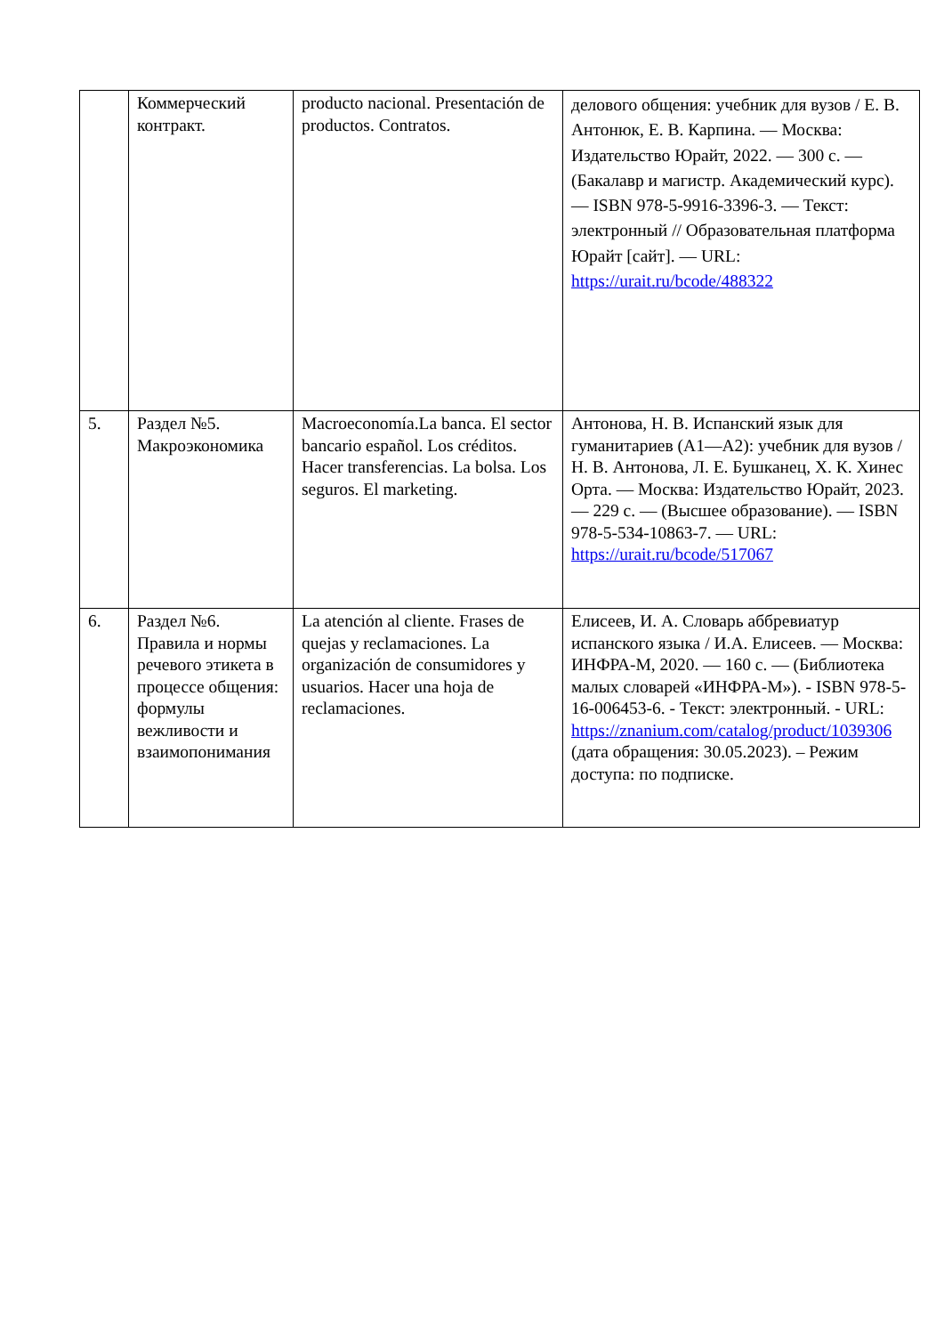| | Коммерческий контракт. | producto nacional. Presentación de productos. Contratos. | делового общения: учебник для вузов / Е. В. Антонюк, Е. В. Карпина. — Москва: Издательство Юрайт, 2022. — 300 с. — (Бакалавр и магистр. Академический курс). — ISBN 978-5-9916-3396-3. — Текст: электронный // Образовательная платформа Юрайт [сайт]. — URL: https://urait.ru/bcode/488322 |
| 5. | Раздел №5. Макроэкономика | Macroeconomía.La banca. El sector bancario español. Los créditos. Hacer transferencias. La bolsa. Los seguros. El marketing. | Антонова, Н. В. Испанский язык для гуманитариев (A1—A2): учебник для вузов / Н. В. Антонова, Л. Е. Бушканец, Х. К. Хинес Орта. — Москва: Издательство Юрайт, 2023. — 229 с. — (Высшее образование). — ISBN 978-5-534-10863-7. — URL: https://urait.ru/bcode/517067 |
| 6. | Раздел №6. Правила и нормы речевого этикета в процессе общения: формулы вежливости и взаимопонимания | La atención al cliente. Frases de quejas y reclamaciones. La organización de consumidores y usuarios. Hacer una hoja de reclamaciones. | Елисеев, И. А. Словарь аббревиатур испанского языка / И.А. Елисеев. — Москва: ИНФРА-М, 2020. — 160 с. — (Библиотека малых словарей «ИНФРА-М»). - ISBN 978-5-16-006453-6. - Текст: электронный. - URL: https://znanium.com/catalog/product/1039306 (дата обращения: 30.05.2023). – Режим доступа: по подписке. |